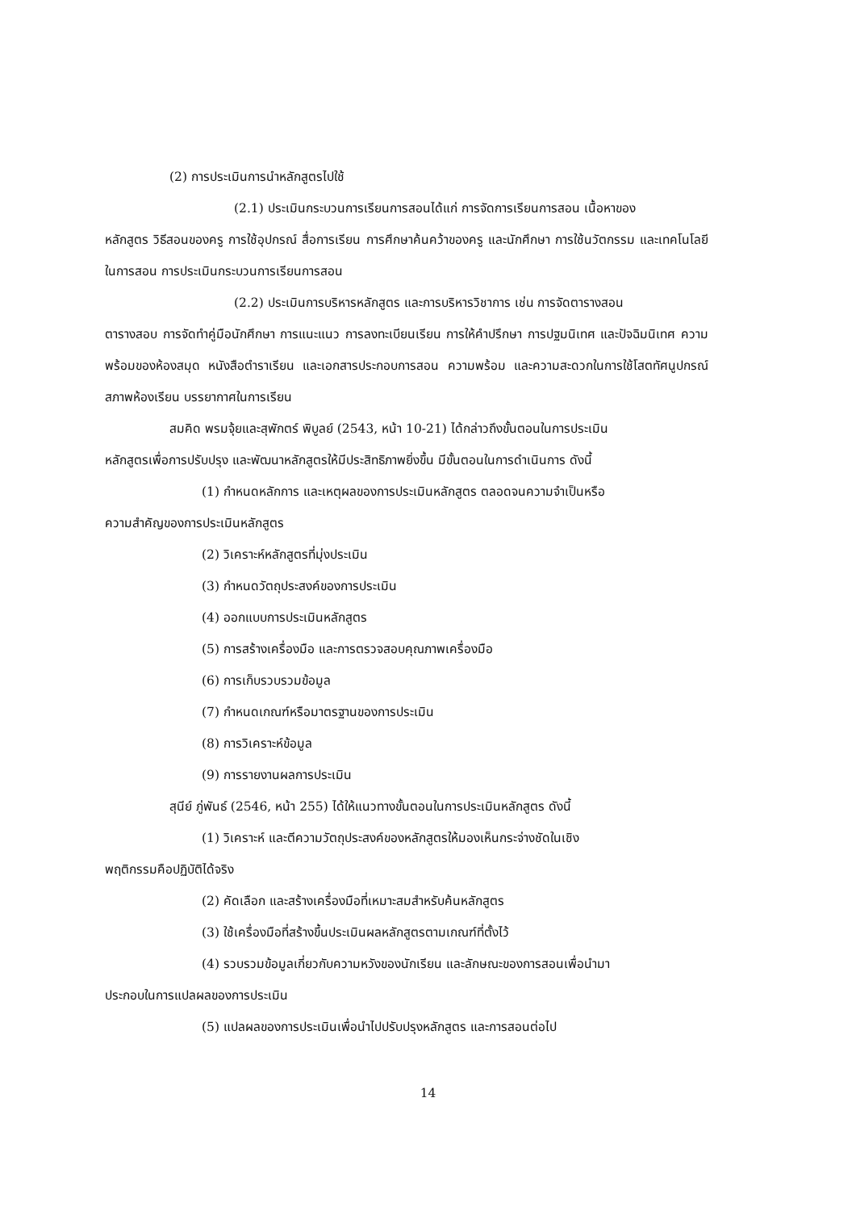(2) การประเมินการนำหลักสูตรไปใช้
(2.1) ประเมินกระบวนการเรียนการสอนได้แก่ การจัดการเรียนการสอน เนื้อหาของ
หลักสูตร วิธีสอนของครู การใช้อุปกรณ์ สื่อการเรียน การศึกษาค้นคว้าของครู และนักศึกษา การใช้นวัตกรรม และเทคโนโลยีในการสอน การประเมินกระบวนการเรียนการสอน
(2.2) ประเมินการบริหารหลักสูตร และการบริหารวิชาการ เช่น การจัดตารางสอน
ตารางสอบ การจัดทำคู่มือนักศึกษา การแนะแนว การลงทะเบียนเรียน การให้คำปรึกษา การปฐมนิเทศ และปัจฉิมนิเทศ ความพร้อมของห้องสมุด หนังสือตำราเรียน และเอกสารประกอบการสอน ความพร้อม และความสะดวกในการใช้โสตทัศนูปกรณ์ สภาพห้องเรียน บรรยากาศในการเรียน
สมคิด พรมจุ้ยและสุพักตร์ พิบูลย์ (2543, หน้า 10-21) ได้กล่าวถึงขั้นตอนในการประเมิน
หลักสูตรเพื่อการปรับปรุง และพัฒนาหลักสูตรให้มีประสิทธิภาพยิ่งขึ้น มีขั้นตอนในการดำเนินการ ดังนี้
(1) กำหนดหลักการ และเหตุผลของการประเมินหลักสูตร ตลอดจนความจำเป็นหรือ
ความสำคัญของการประเมินหลักสูตร
(2) วิเคราะห์หลักสูตรที่มุ่งประเมิน
(3) กำหนดวัตถุประสงค์ของการประเมิน
(4) ออกแบบการประเมินหลักสูตร
(5) การสร้างเครื่องมือ และการตรวจสอบคุณภาพเครื่องมือ
(6) การเก็บรวบรวมข้อมูล
(7) กำหนดเกณฑ์หรือมาตรฐานของการประเมิน
(8) การวิเคราะห์ข้อมูล
(9) การรายงานผลการประเมิน
สุนีย์ ภู่พันธ์ (2546, หน้า 255) ได้ให้แนวทางขั้นตอนในการประเมินหลักสูตร ดังนี้
(1) วิเคราะห์ และตีความวัตถุประสงค์ของหลักสูตรให้มองเห็นกระจ่างชัดในเชิง
พฤติกรรมคือปฏิบัติได้จริง
(2) คัดเลือก และสร้างเครื่องมือที่เหมาะสมสำหรับค้นหลักสูตร
(3) ใช้เครื่องมือที่สร้างขึ้นประเมินผลหลักสูตรตามเกณฑ์ที่ตั้งไว้
(4) รวบรวมข้อมูลเกี่ยวกับความหวังของนักเรียน และลักษณะของการสอนเพื่อนำมา
ประกอบในการแปลผลของการประเมิน
(5) แปลผลของการประเมินเพื่อนำไปปรับปรุงหลักสูตร และการสอนต่อไป
14